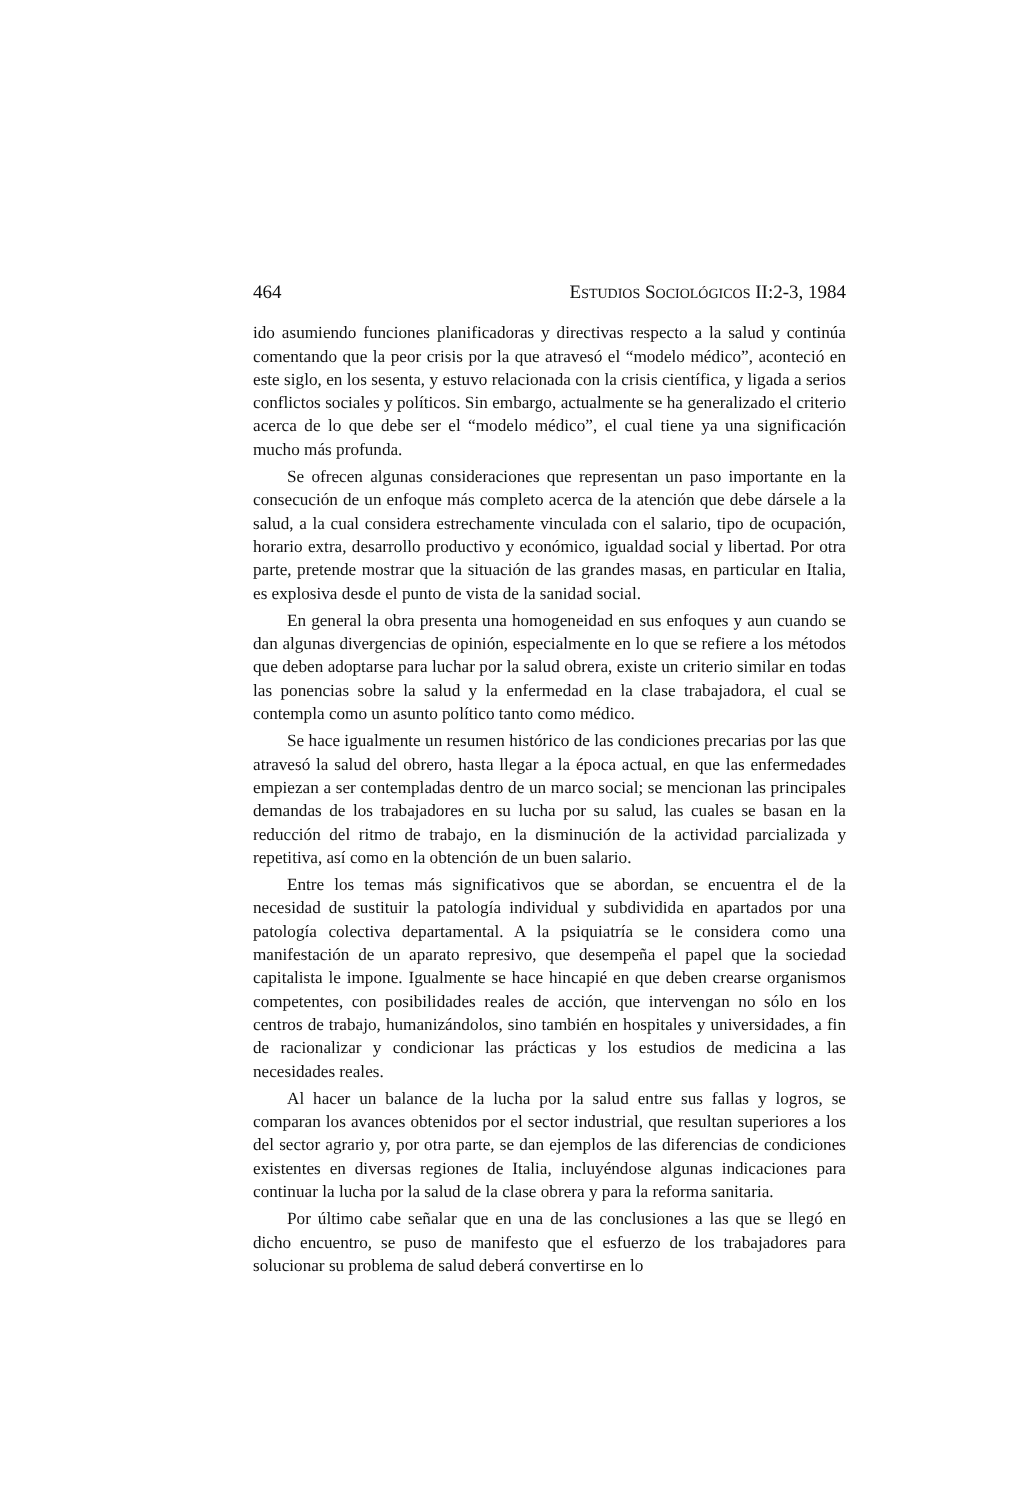464 ESTUDIOS SOCIOLÓGICOS II:2-3, 1984
ido asumiendo funciones planificadoras y directivas respecto a la salud y continúa comentando que la peor crisis por la que atravesó el “modelo médico”, aconteció en este siglo, en los sesenta, y estuvo relacionada con la crisis científica, y ligada a serios conflictos sociales y políticos. Sin embargo, actualmente se ha generalizado el criterio acerca de lo que debe ser el “modelo médico”, el cual tiene ya una significación mucho más profunda.
Se ofrecen algunas consideraciones que representan un paso importante en la consecución de un enfoque más completo acerca de la atención que debe dársele a la salud, a la cual considera estrechamente vinculada con el salario, tipo de ocupación, horario extra, desarrollo productivo y económico, igualdad social y libertad. Por otra parte, pretende mostrar que la situación de las grandes masas, en particular en Italia, es explosiva desde el punto de vista de la sanidad social.
En general la obra presenta una homogeneidad en sus enfoques y aun cuando se dan algunas divergencias de opinión, especialmente en lo que se refiere a los métodos que deben adoptarse para luchar por la salud obrera, existe un criterio similar en todas las ponencias sobre la salud y la enfermedad en la clase trabajadora, el cual se contempla como un asunto político tanto como médico.
Se hace igualmente un resumen histórico de las condiciones precarias por las que atravesó la salud del obrero, hasta llegar a la época actual, en que las enfermedades empiezan a ser contempladas dentro de un marco social; se mencionan las principales demandas de los trabajadores en su lucha por su salud, las cuales se basan en la reducción del ritmo de trabajo, en la disminución de la actividad parcializada y repetitiva, así como en la obtención de un buen salario.
Entre los temas más significativos que se abordan, se encuentra el de la necesidad de sustituir la patología individual y subdividida en apartados por una patología colectiva departamental. A la psiquiatría se le considera como una manifestación de un aparato represivo, que desempeña el papel que la sociedad capitalista le impone. Igualmente se hace hincapié en que deben crearse organismos competentes, con posibilidades reales de acción, que intervengan no sólo en los centros de trabajo, humanizándolos, sino también en hospitales y universidades, a fin de racionalizar y condicionar las prácticas y los estudios de medicina a las necesidades reales.
Al hacer un balance de la lucha por la salud entre sus fallas y logros, se comparan los avances obtenidos por el sector industrial, que resultan superiores a los del sector agrario y, por otra parte, se dan ejemplos de las diferencias de condiciones existentes en diversas regiones de Italia, incluyéndose algunas indicaciones para continuar la lucha por la salud de la clase obrera y para la reforma sanitaria.
Por último cabe señalar que en una de las conclusiones a las que se llegó en dicho encuentro, se puso de manifesto que el esfuerzo de los trabajadores para solucionar su problema de salud deberá convertirse en lo